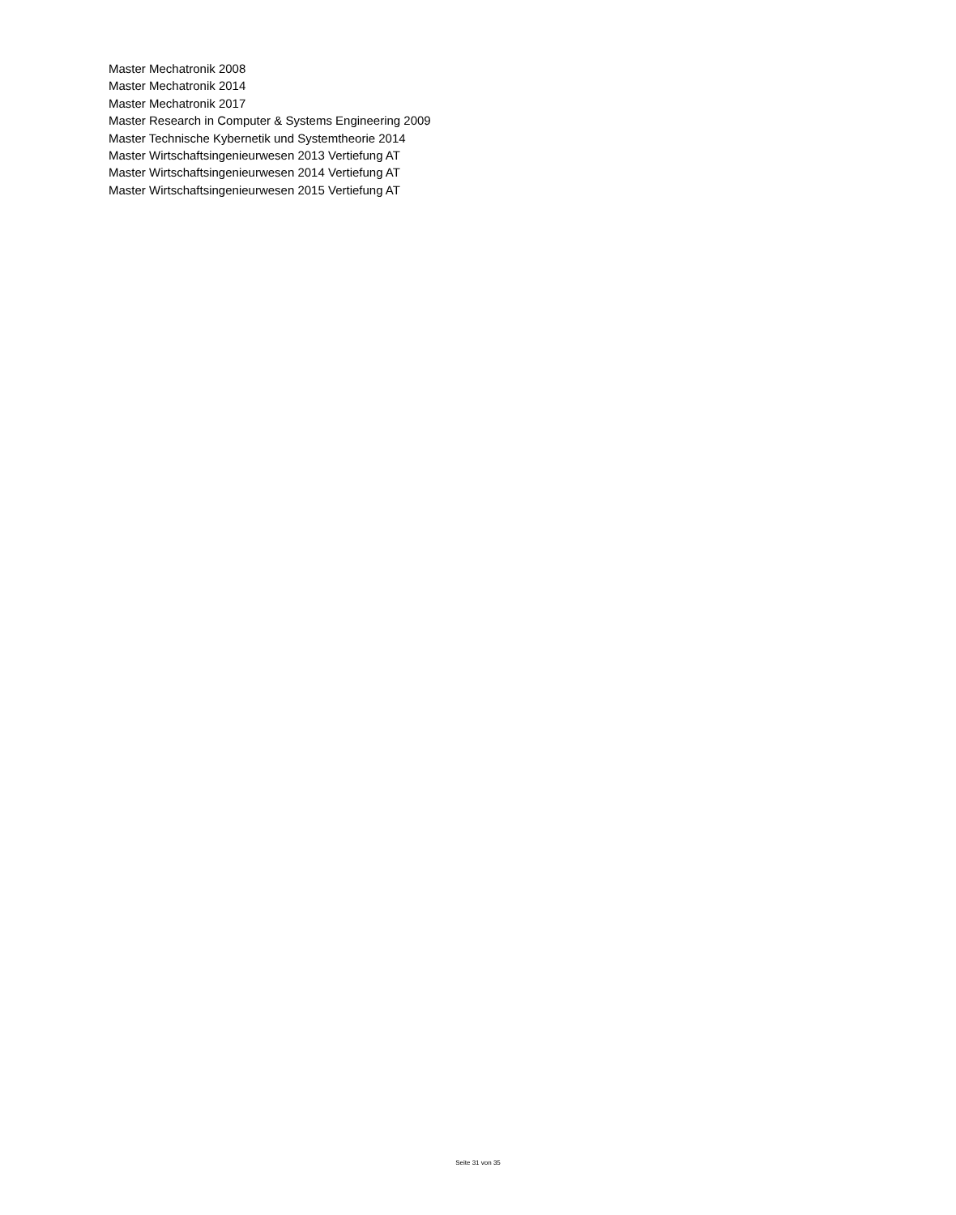Master Mechatronik 2008
Master Mechatronik 2014
Master Mechatronik 2017
Master Research in Computer & Systems Engineering 2009
Master Technische Kybernetik und Systemtheorie 2014
Master Wirtschaftsingenieurwesen 2013 Vertiefung AT
Master Wirtschaftsingenieurwesen 2014 Vertiefung AT
Master Wirtschaftsingenieurwesen 2015 Vertiefung AT
Seite 31 von 35